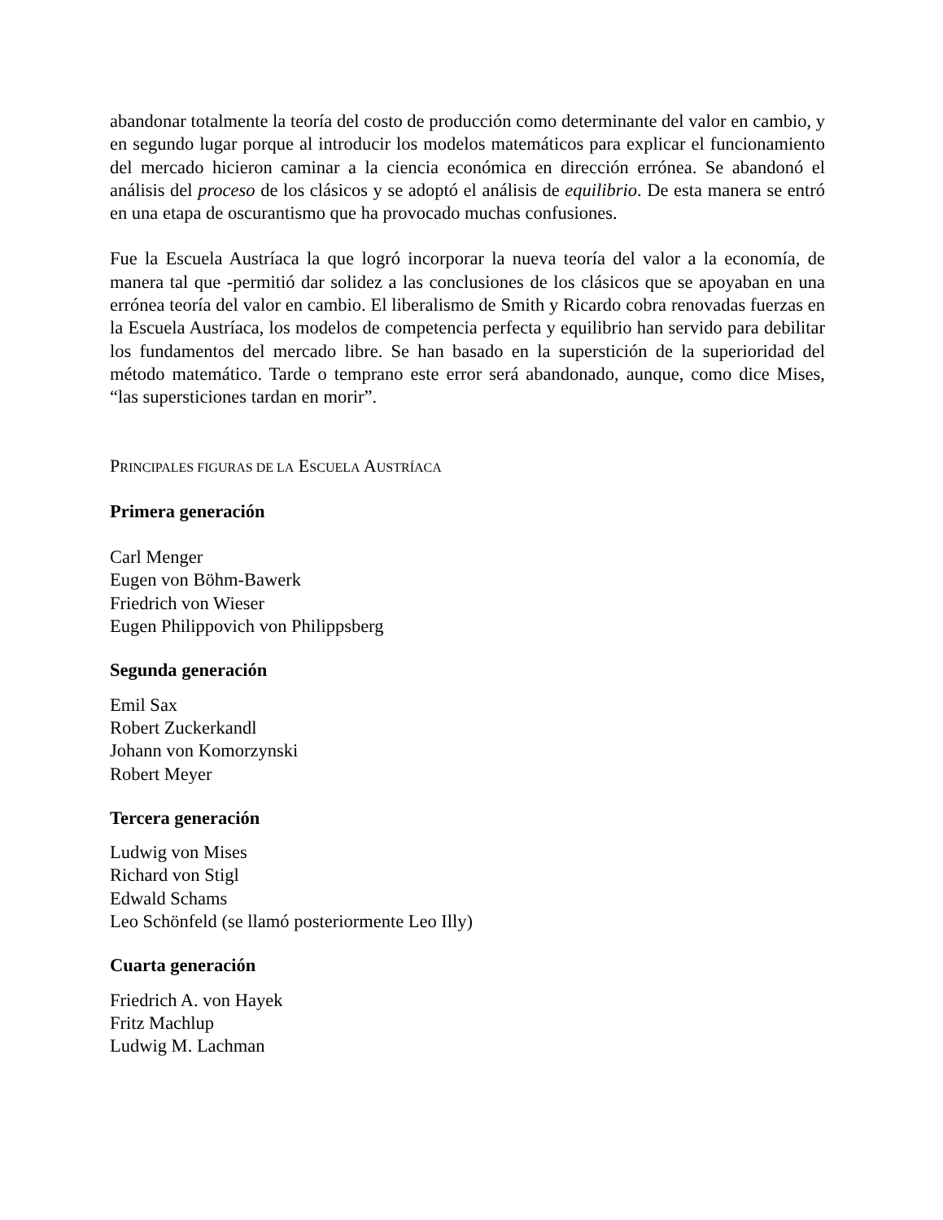abandonar totalmente la teoría del costo de producción como determinante del valor en cambio, y en segundo lugar porque al introducir los modelos matemáticos para explicar el funcionamiento del mercado hicieron caminar a la ciencia económica en dirección errónea. Se abandonó el análisis del proceso de los clásicos y se adoptó el análisis de equilibrio. De esta manera se entró en una etapa de oscurantismo que ha provocado muchas confusiones.
Fue la Escuela Austríaca la que logró incorporar la nueva teoría del valor a la economía, de manera tal que -permitió dar solidez a las conclusiones de los clásicos que se apoyaban en una errónea teoría del valor en cambio. El liberalismo de Smith y Ricardo cobra renovadas fuerzas en la Escuela Austríaca, los modelos de competencia perfecta y equilibrio han servido para debilitar los fundamentos del mercado libre. Se han basado en la superstición de la superioridad del método matemático. Tarde o temprano este error será abandonado, aunque, como dice Mises, “las supersticiones tardan en morir”.
PRINCIPALES FIGURAS DE LA ESCUELA AUSTRÍACA
Primera generación
Carl Menger
Eugen von Böhm-Bawerk
Friedrich von Wieser
Eugen Philippovich von Philippsberg
Segunda generación
Emil Sax
Robert Zuckerkandl
Johann von Komorzynski
Robert Meyer
Tercera generación
Ludwig von Mises
Richard von Stigl
Edwald Schams
Leo Schönfeld (se llamó posteriormente Leo Illy)
Cuarta generación
Friedrich A. von Hayek
Fritz Machlup
Ludwig M. Lachman